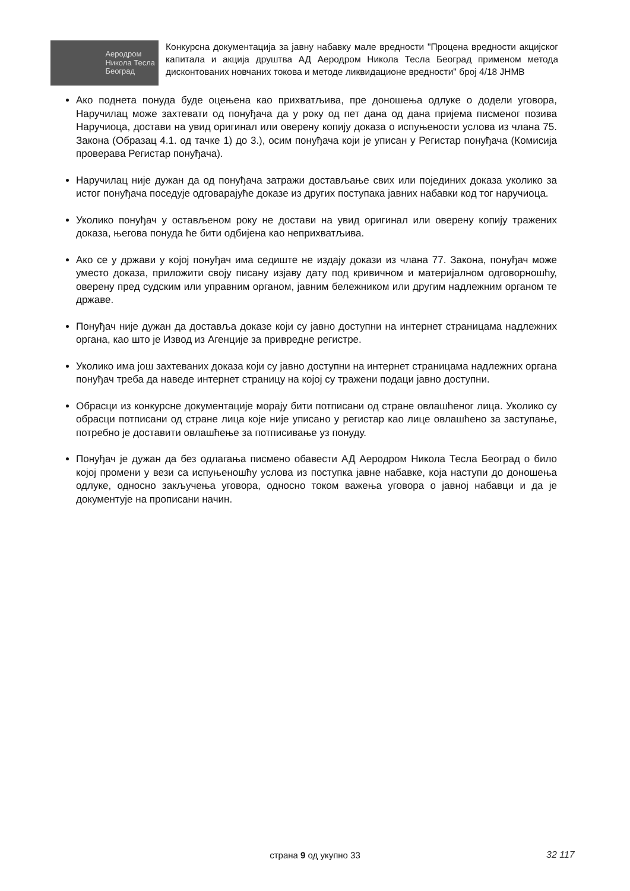Аеродром
Никола Тесла
Београд
Конкурсна документација за јавну набавку мале вредности "Процена вредности акцијског капитала и акција друштва АД Аеродром Никола Тесла Београд применом метода дисконтованих новчаних токова и методе ликвидационе вредности" број 4/18 ЈНМВ
Ако поднета понуда буде оцењена као прихватљива, пре доношења одлуке о додели уговора, Наручилац може захтевати од понуђача да у року од пет дана од дана пријема писменог позива Наручиоца, достави на увид оригинал или оверену копију доказа о испуњености услова из члана 75. Закона (Образац 4.1. од тачке 1) до 3.), осим понуђача који је уписан у Регистар понуђача (Комисија проверава Регистар понуђача).
Наручилац није дужан да од понуђача затражи достављање свих или појединих доказа уколико за истог понуђача поседује одговарајуће доказе из других поступака јавних набавки код тог наручиоца.
Уколико понуђач у остављеном року не достави на увид оригинал или оверену копију тражених доказа, његова понуда ће бити одбијена као неприхватљива.
Ако се у држави у којој понуђач има седиште не издају докази из члана 77. Закона, понуђач може уместо доказа, приложити своју писану изјаву дату под кривичном и материјалном одговорношћу, оверену пред судским или управним органом, јавним бележником или другим надлежним органом те државе.
Понуђач није дужан да доставља доказе који су јавно доступни на интернет страницама надлежних органа, као што је Извод из Агенције за привредне регистре.
Уколико има још захтеваних доказа који су јавно доступни на интернет страницама надлежних органа понуђач треба да наведе интернет страницу на којој су тражени подаци јавно доступни.
Обрасци из конкурсне документације морају бити потписани од стране овлашћеног лица. Уколико су обрасци потписани од стране лица које није уписано у регистар као лице овлашћено за заступање, потребно је доставити овлашћење за потписивање уз понуду.
Понуђач је дужан да без одлагања писмено обавести АД Аеродром Никола Тесла Београд о било којој промени у вези са испуњеношћу услова из поступка јавне набавке, која наступи до доношења одлуке, односно закључења уговора, односно током важења уговора о јавној набавци и да је документује на прописани начин.
страна 9 од укупно 33 32 117